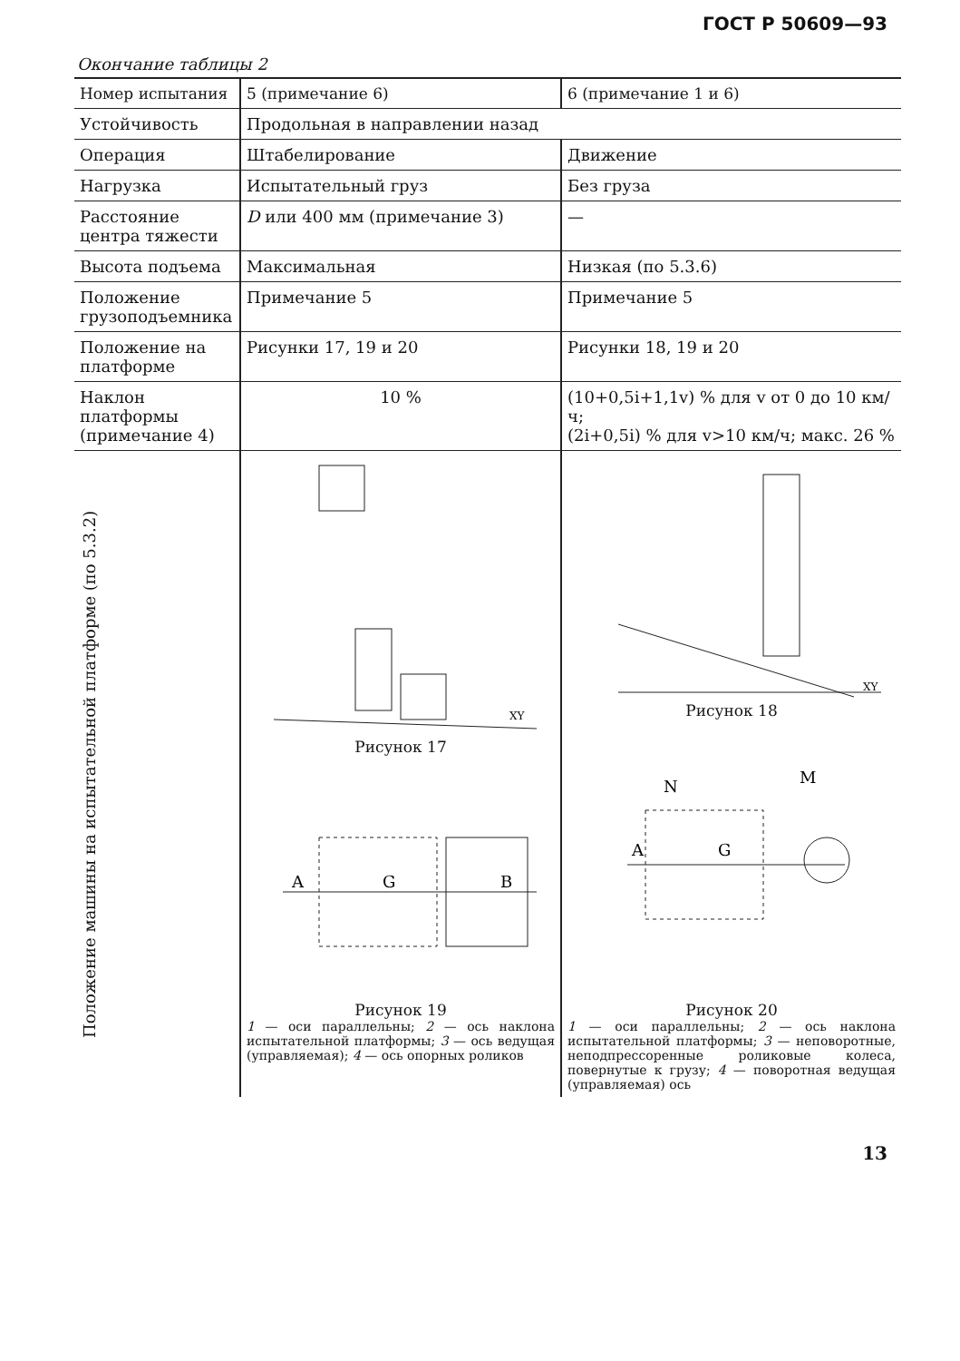ГОСТ Р 50609—93
Окончание таблицы 2
| Номер испытания | 5 (примечание 6) | 6 (примечание 1 и 6) |
| Устойчивость | Продольная в направлении назад | |
| Операция | Штабелирование | Движение |
| Нагрузка | Испытательный груз | Без груза |
| Расстояние центра тяжести | D или 400 мм (примечание 3) | — |
| Высота подъема | Максимальная | Низкая (по 5.3.6) |
| Положение грузоподъемника | Примечание 5 | Примечание 5 |
| Положение на платформе | Рисунки 17, 19 и 20 | Рисунки 18, 19 и 20 |
| Наклон платформы (примечание 4) | 10 % | (10+0,5i+1,1v) % для v от 0 до 10 км/ч; (2i+0,5i) % для v>10 км/ч; макс. 26 % |
| Положение машины на испытательной платформе (по 5.3.2) | XY Рисунок 17 A G B Рисунок 19 1 — оси параллельны; 2 — ось наклона испытательной платформы; 3 — ось ведущая (управляемая); 4 — ось опорных роликов | XY Рисунок 18 A G N M Рисунок 20 1 — оси параллельны; 2 — ось наклона испытательной платформы; 3 — неповоротные, неподпрессоренные роликовые колеса, повернутые к грузу; 4 — поворотная ведущая (управляемая) ось |
13